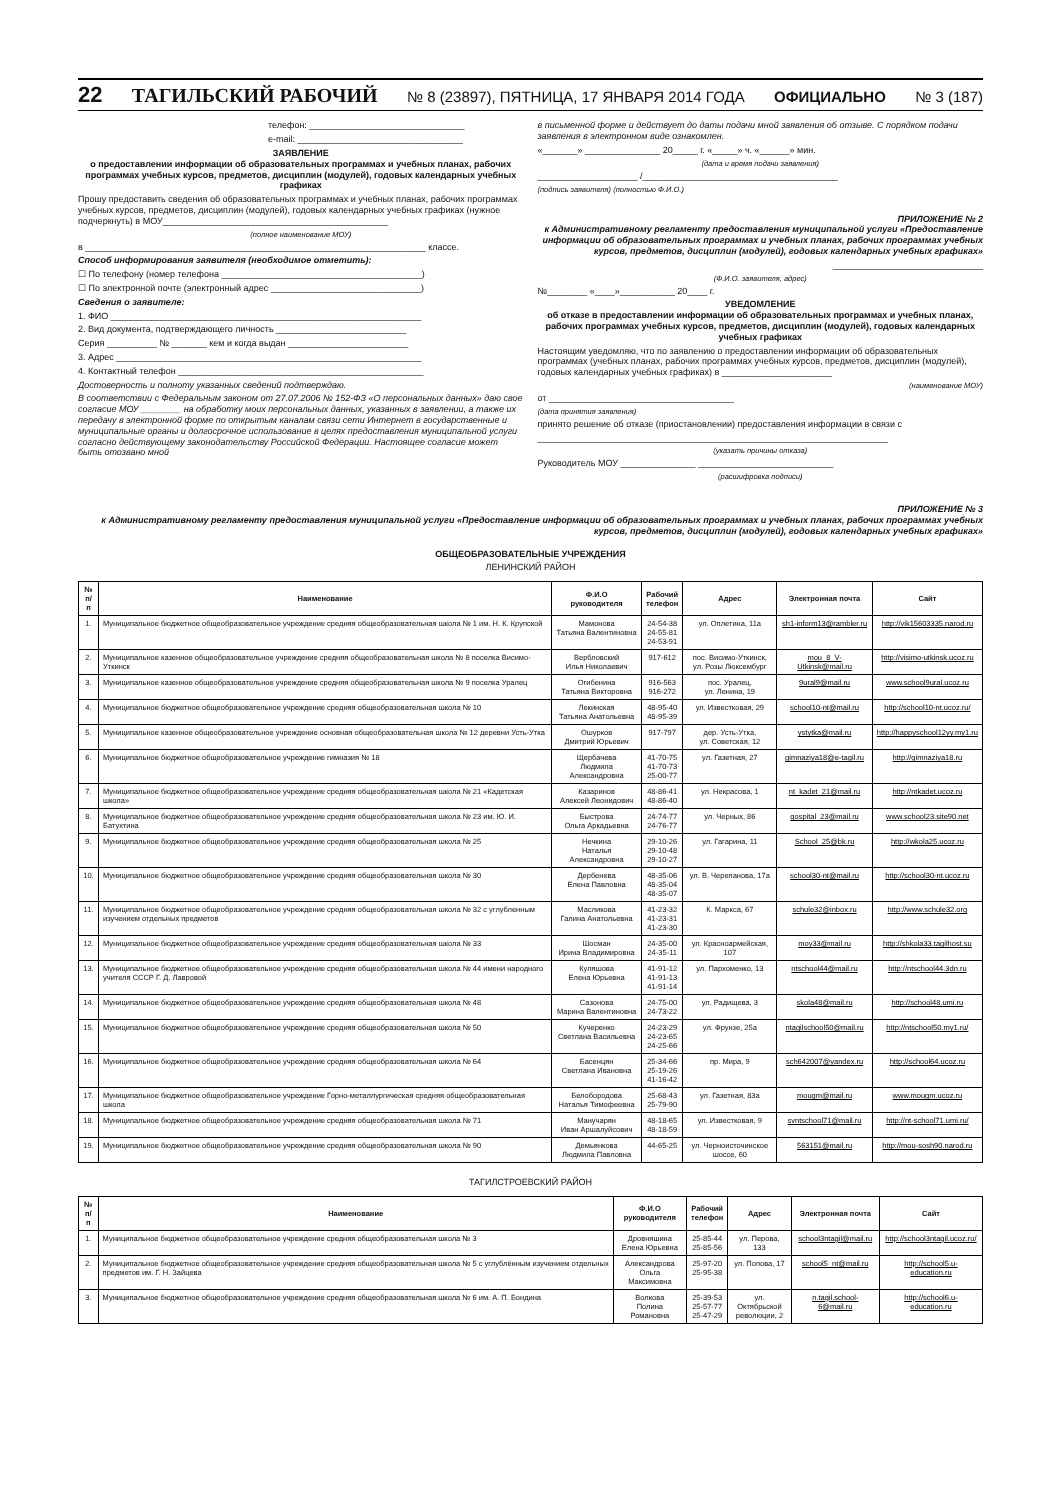22 ТАГИЛЬСКИЙ РАБОЧИЙ № 8 (23897), ПЯТНИЦА, 17 ЯНВАРЯ 2014 ГОДА ОФИЦИАЛЬНО № 3 (187)
телефон: _______________________________
e-mail: _________________________________
ЗАЯВЛЕНИЕ
о предоставлении информации об образовательных программах и учебных планах, рабочих программах учебных курсов, предметов, дисциплин (модулей), годовых календарных учебных графиках
Прошу предоставить сведения об образовательных программах и учебных планах, рабочих программах учебных курсов, предметов, дисциплин (модулей), годовых календарных учебных графиках (нужное подчеркнуть) в МОУ_____________________________________________
(полное наименование МОУ)
в ____________________________________________________________________ классе.
Способ информирования заявителя (необходимое отметить):
☐ По телефону (номер телефона ________________________________________)
☐ По электронной почте (электронный адрес ______________________________)
Сведения о заявителе:
1. ФИО ______________________________________________________________
2. Вид документа, подтверждающего личность __________________________
Серия __________ № _______ кем и когда выдан ________________________
3. Адрес _____________________________________________________________
4. Контактный телефон _________________________________________________
Достоверность и полноту указанных сведений подтверждаю.
В соответствии с Федеральным законом от 27.07.2006 № 152-ФЗ «О персональных данных» даю свое согласие МОУ ________ на обработку моих персональных данных, указанных в заявлении, а также их передачу в электронной форме по открытым каналам связи сети Интернет в государственные и муниципальные органы и долгосрочное использование в целях предоставления муниципальной услуги согласно действующему законодательству Российской Федерации. Настоящее согласие может быть отозвано мной
в письменной форме и действует до даты подачи мной заявления об отзыве. С порядком подачи заявления в электронном виде ознакомлен.
«_______» _______________ 20_____ г. «_____» ч. «______» мин.
(дата и время подачи заявления)
____________________ /_______________________________________
(подпись заявителя) (полностью Ф.И.О.)
ПРИЛОЖЕНИЕ № 2
к Административному регламенту предоставления муниципальной услуги «Предоставление информации об образовательных программах и учебных планах, рабочих программах учебных курсов, предметов, дисциплин (модулей), годовых календарных учебных графиках»
______________________________
(Ф.И.О. заявителя, адрес)
№________ «____»___________ 20____ г.
УВЕДОМЛЕНИЕ
об отказе в предоставлении информации об образовательных программах и учебных планах, рабочих программах учебных курсов, предметов, дисциплин (модулей), годовых календарных учебных графиках
Настоящим уведомляю, что по заявлению о предоставлении информации об образовательных программах (учебных планах, рабочих программах учебных курсов, предметов, дисциплин (модулей), годовых календарных учебных графиках) в ______________________
(наименование МОУ)
от _____________________________________
(дата принятия заявления)
принято решение об отказе (приостановлении) предоставления информации в связи с
______________________________________________________________________
(указать причины отказа)
Руководитель МОУ _______________ ___________________________
(расшифровка подписи)
ПРИЛОЖЕНИЕ № 3
к Административному регламенту предоставления муниципальной услуги «Предоставление информации об образовательных программах и учебных планах, рабочих программах учебных курсов, предметов, дисциплин (модулей), годовых календарных учебных графиках»
ОБЩЕОБРАЗОВАТЕЛЬНЫЕ УЧРЕЖДЕНИЯ
ЛЕНИНСКИЙ РАЙОН
| № п/п | Наименование | Ф.И.О руководителя | Рабочий телефон | Адрес | Электронная почта | Сайт |
| --- | --- | --- | --- | --- | --- | --- |
| 1. | Муниципальное бюджетное общеобразовательное учреждение средняя общеобразовательная школа № 1 им. Н. К. Крупской | Мамонова Татьяна Валентиновна | 24-54-38 24-55-81 24-53-91 | ул. Оплетина, 11а | sh1-inform13@rambler.ru | http://vik15603335.narod.ru |
| 2. | Муниципальное казенное общеобразовательное учреждение средняя общеобразовательная школа № 8 поселка Висимо-Уткинск | Верблoвский Илья Николаевич | 917-612 | пос. Висимо-Уткинск, ул. Розы Люксембург | mou_8_V-Utkinsk@mail.ru | http://visimo-utkinsk.ucoz.ru |
| 3. | Муниципальное казенное общеобразовательное учреждение средняя общеобразовательная школа № 9 поселка Уралец | Огибенина Татьяна Викторовна | 916-563 916-272 | пос. Уралец, ул. Ленина, 19 | 9ural9@mail.ru | www.school9ural.ucoz.ru |
| 4. | Муниципальное бюджетное общеобразовательное учреждение средняя общеобразовательная школа № 10 | Лекинская Татьяна Анатольевна | 48-95-40 48-95-39 | ул. Известковая, 29 | school10-nt@mail.ru | http://school10-nt.ucoz.ru/ |
| 5. | Муниципальное казенное общеобразовательное учреждение основная общеобразовательная школа № 12 деревни Усть-Утка | Ошурков Дмитрий Юрьевич | 917-797 | дер. Усть-Утка, ул. Советская, 12 | ystytka@mail.ru | http://happyschool12yy.my1.ru |
| 6. | Муниципальное бюджетное общеобразовательное учреждение гимназия № 18 | Щербачева Людмила Александровна | 41-70-75 41-70-73 25-00-77 | ул. Газетная, 27 | gimnaziya18@e-tagil.ru | http://gimnaziya18.ru |
| 7. | Муниципальное бюджетное общеобразовательное учреждение средняя общеобразовательная школа № 21 «Кадетская школа» | Казаринов Алексей Леонидович | 48-86-41 48-86-40 | ул. Некрасова, 1 | nt_kadet_21@mail.ru | http://ntkadet.ucoz.ru |
| 8. | Муниципальное бюджетное общеобразовательное учреждение средняя общеобразовательная школа № 23 им. Ю. И. Батухтина | Быстрова Ольга Аркадьевна | 24-74-77 24-76-77 | ул. Черных, 86 | gospital_23@mail.ru | www.school23.site90.net |
| 9. | Муниципальное бюджетное общеобразовательное учреждение средняя общеобразовательная школа № 25 | Нечкина Наталья Александровна | 29-10-26 29-10-48 29-10-27 | ул. Гагарина, 11 | School_25@bk.ru | http://wkola25.ucoz.ru |
| 10. | Муниципальное бюджетное общеобразовательное учреждение средняя общеобразовательная школа № 30 | Дербенева Елена Павловна | 48-35-06 48-35-04 48-35-07 | ул. В. Черепанова, 17а | school30-nt@mail.ru | http://school30-nt.ucoz.ru |
| 11. | Муниципальное бюджетное общеобразовательное учреждение средняя общеобразовательная школа № 32 с углубленным изучением отдельных предметов | Масликова Галина Анатольевна | 41-23-32 41-23-31 41-23-30 | К. Маркса, 67 | schule32@inbox.ru | http://www.schule32.org |
| 12. | Муниципальное бюджетное общеобразовательное учреждение средняя общеобразовательная школа № 33 | Шосман Ирина Владимировна | 24-35-00 24-35-11 | ул. Красноармейская, 107 | moy33@mail.ru | http://shkola33.tagilhost.su |
| 13. | Муниципальное бюджетное общеобразовательное учреждение средняя общеобразовательная школа № 44 имени народного учителя СССР Г. Д. Лавровой | Куляшова Елена Юрьевна | 41-91-12 41-91-13 41-91-14 | ул. Пархоменко, 13 | ntschool44@mail.ru | http://ntschool44.3dn.ru |
| 14. | Муниципальное бюджетное общеобразовательное учреждение средняя общеобразовательная школа № 48 | Сазонова Марина Валентиновна | 24-75-00 24-73-22 | ул. Радищева, 3 | skola48@mail.ru | http://school48.umi.ru |
| 15. | Муниципальное бюджетное общеобразовательное учреждение средняя общеобразовательная школа № 50 | Кучеренко Светлана Васильевна | 24-23-29 24-23-65 24-25-66 | ул. Фрунзе, 25а | ntagilschool50@mail.ru | http://ntschool50.my1.ru/ |
| 16. | Муниципальное бюджетное общеобразовательное учреждение средняя общеобразовательная школа № 64 | Басенцян Светлана Ивановна | 25-34-66 25-19-26 41-16-42 | пр. Мира, 9 | sch642007@yandex.ru | http://school64.ucoz.ru |
| 17. | Муниципальное бюджетное общеобразовательное учреждение Горно-металлургическая средняя общеобразовательная школа | Белобородова Наталья Тимофеевна | 25-68-43 25-79-90 | ул. Газетная, 83а | mougm@mail.ru | www.mougm.ucoz.ru |
| 18. | Муниципальное бюджетное общеобразовательное учреждение средняя общеобразовательная школа № 71 | Манучарян Иван Аршалуйсович | 48-18-65 48-18-59 | ул. Известковая, 9 | svntschool71@mail.ru | http://nt-school71.umi.ru/ |
| 19. | Муниципальное бюджетное общеобразовательное учреждение средняя общеобразовательная школа № 90 | Демьянкова Людмила Павловна | 44-65-25 | ул. Черноисточинское шоссе, 60 | 563151@mail.ru | http://mou-sosh90.narod.ru |
ТАГИЛСТРОЕВСКИЙ РАЙОН
| № п/п | Наименование | Ф.И.О руководителя | Рабочий телефон | Адрес | Электронная почта | Сайт |
| --- | --- | --- | --- | --- | --- | --- |
| 1. | Муниципальное бюджетное общеобразовательное учреждение средняя общеобразовательная школа № 3 | Дровняшина Елена Юрьевна | 25-85-44 25-85-56 | ул. Перова, 133 | school3ntagil@mail.ru | http://school3ntagil.ucoz.ru/ |
| 2. | Муниципальное бюджетное общеобразовательное учреждение средняя общеобразовательная школа № 5 с углублённым изучением отдельных предметов им. Г. Н. Зайцева | Александрова Ольга Максимовна | 25-97-20 25-95-38 | ул. Попова, 17 | school5_nt@mail.ru | http://school5.u-education.ru |
| 3. | Муниципальное бюджетное общеобразовательное учреждение средняя общеобразовательная школа № 6 им. А. П. Бондина | Волкова Полина Романовна | 25-39-53 25-57-77 25-47-29 | ул. Октябрьской революции, 2 | n.tagil.school-6@mail.ru | http://school6.u-education.ru |